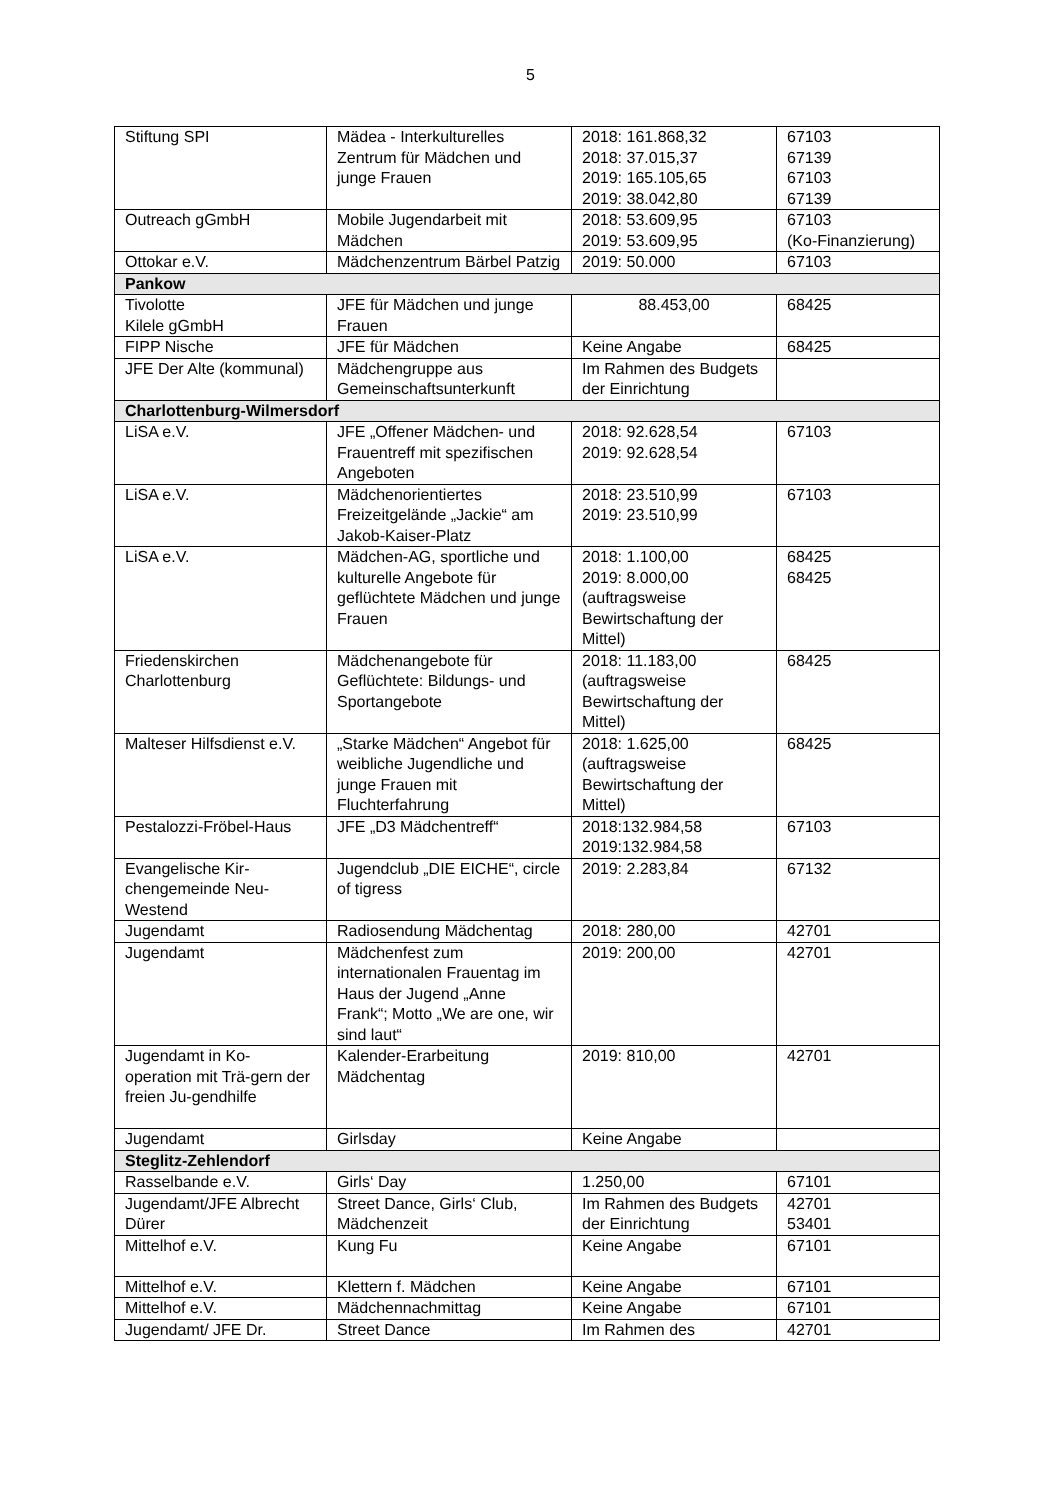5
| Stiftung SPI | Mädea - Interkulturelles Zentrum für Mädchen und junge Frauen | 2018: 161.868,32 2018: 37.015,37 2019: 165.105,65 2019: 38.042,80 | 67103 67139 67103 67139 |
| Outreach gGmbH | Mobile Jugendarbeit mit Mädchen | 2018: 53.609,95 2019: 53.609,95 | 67103 (Ko-Finanzierung) |
| Ottokar e.V. | Mädchenzentrum Bärbel Patzig | 2019: 50.000 | 67103 |
| Pankow | | | |
| Tivolotte Kilele gGmbH | JFE für Mädchen und junge Frauen | 88.453,00 | 68425 |
| FIPP Nische | JFE für Mädchen | Keine Angabe | 68425 |
| JFE Der Alte (kommunal) | Mädchengruppe aus Gemeinschaftsunterkunft | Im Rahmen des Budgets der Einrichtung | |
| Charlottenburg-Wilmersdorf | | | |
| LiSA e.V. | JFE „Offener Mädchen- und Frauentreff mit spezifischen Angeboten | 2018: 92.628,54 2019: 92.628,54 | 67103 |
| LiSA e.V. | Mädchenorientiertes Freizeitgelände „Jackie“ am Jakob-Kaiser-Platz | 2018: 23.510,99 2019: 23.510,99 | 67103 |
| LiSA e.V. | Mädchen-AG, sportliche und kulturelle Angebote für geflüchtete Mädchen und junge Frauen | 2018: 1.100,00 2019: 8.000,00 (auftragsweise Bewirtschaftung der Mittel) | 68425 68425 |
| Friedenskirchen Charlottenburg | Mädchenangebote für Geflüchtete: Bildungs- und Sportangebote | 2018: 11.183,00 (auftragsweise Bewirtschaftung der Mittel) | 68425 |
| Malteser Hilfsdienst e.V. | „Starke Mädchen“ Angebot für weibliche Jugendliche und junge Frauen mit Fluchterfahrung | 2018: 1.625,00 (auftragsweise Bewirtschaftung der Mittel) | 68425 |
| Pestalozzi-Fröbel-Haus | JFE „D3 Mädchentreff“ | 2018:132.984,58 2019:132.984,58 | 67103 |
| Evangelische Kir-chengemeinde Neu-Westend | Jugendclub „DIE EICHE“, circle of tigress | 2019: 2.283,84 | 67132 |
| Jugendamt | Radiosendung Mädchentag | 2018: 280,00 | 42701 |
| Jugendamt | Mädchenfest zum internationalen Frauentag im Haus der Jugend „Anne Frank“; Motto „We are one, wir sind laut“ | 2019: 200,00 | 42701 |
| Jugendamt in Ko-operation mit Trä-gern der freien Ju-gendhilfe | Kalender-Erarbeitung Mädchentag | 2019: 810,00 | 42701 |
| Jugendamt | Girlsday | Keine Angabe | |
| Steglitz-Zehlendorf | | | |
| Rasselbande e.V. | Girls‘ Day | 1.250,00 | 67101 |
| Jugendamt/JFE Albrecht Dürer | Street Dance, Girls‘ Club, Mädchenzeit | Im Rahmen des Budgets der Einrichtung | 42701 53401 |
| Mittelhof e.V. | Kung Fu | Keine Angabe | 67101 |
| Mittelhof e.V. | Klettern f. Mädchen | Keine Angabe | 67101 |
| Mittelhof e.V. | Mädchennachmittag | Keine Angabe | 67101 |
| Jugendamt/ JFE Dr. | Street Dance | Im Rahmen des | 42701 |